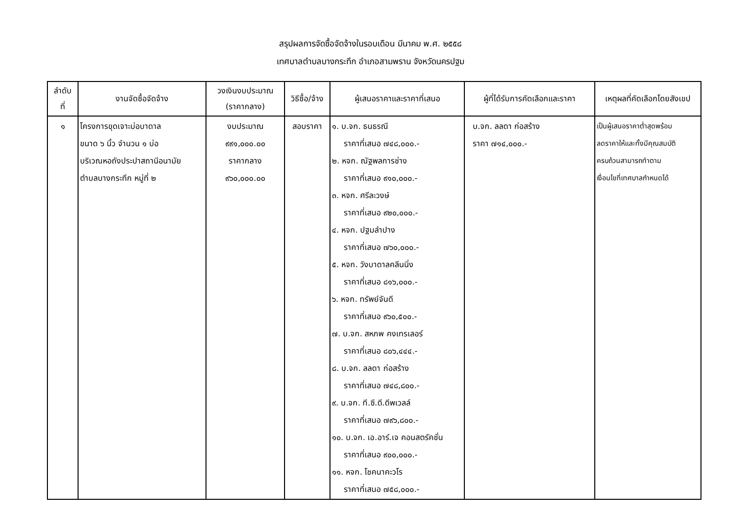สรุปผลการจัดซื้อจัดจ้างในรอบเดือน มีนาคม พ.ศ. ๒๕๕๘
เทศบาลตำบลบางกระทึก อำเภอสามพราน จังหวัดนครปฐม
| ลำดับ ที่ | งานจัดซื้อจัดจ้าง | วงเงินงบประมาณ (ราคากลาง) | วิธีซื้อ/จ้าง | ผู้เสนอราคาและราคาที่เสนอ | ผู้ที่ได้รับการคัดเลือกและราคา | เหตุผลที่คัดเลือกโดยสังเขป |
| --- | --- | --- | --- | --- | --- | --- |
| ๑ | โครงการขุดเจาะบ่อบาดาล ขนาด ๖ นิ้ว จำนวน ๑ บ่อ บริเวณหอถังประปาสถานีอนามัย ตำบลบางกระทึก หมู่ที่ ๒ | งบประมาณ ๙๙๑,๐๐๐.๐๐ ราคากลาง ๙๖๐,๐๐๐.๐๐ | สอบราคา | ๑. บ.จก. ธนธรณี ราคาที่เสนอ ๗๔๘,๐๐๐.- ๒. หจก. ณัฐพลการช่าง ราคาที่เสนอ ๙๑๐,๐๐๐.- ๓. หจก. ศรีละวงษ์ ราคาที่เสนอ ๙๒๐,๐๐๐.- ๔. หจก. ปฐมลำปาง ราคาที่เสนอ ๗๖๐,๐๐๐.- ๕. หจก. วังบาดาลคลีนนิ่ง ราคาที่เสนอ ๘๑๖,๐๐๐.- ๖. หจก. ทรัพย์จันดี ราคาที่เสนอ ๙๖๐,๕๐๐.- ๗. บ.จก. สหภพ คงเทรเลอร์ ราคาที่เสนอ ๘๐๖,๔๔๔.- ๘. บ.จก. ลลดา ก่อสร้าง ราคาที่เสนอ ๗๔๘,๘๐๐.- ๙. บ.จก. ที.ซี.ดี.ดีพเวลล์ ราคาที่เสนอ ๗๙๖,๘๐๐.- ๑๐. บ.จก. เอ.อาร์.เจ คอนสตรัคชั่น ราคาที่เสนอ ๙๐๐,๐๐๐.- ๑๑. หจก. โชคนาคะวโร ราคาที่เสนอ ๗๕๘,๐๐๐.- | บ.จก. ลลดา ก่อสร้าง ราคา ๗๑๔,๐๐๐.- | เป็นผู้เสนอราคาต่ำสุดพร้อม ลดราคาให้และทั้งมีคุณสมบัติ ครบถ้วนสามารถทำตาม เงื่อนไขที่เทศบาลกำหนดได้ |